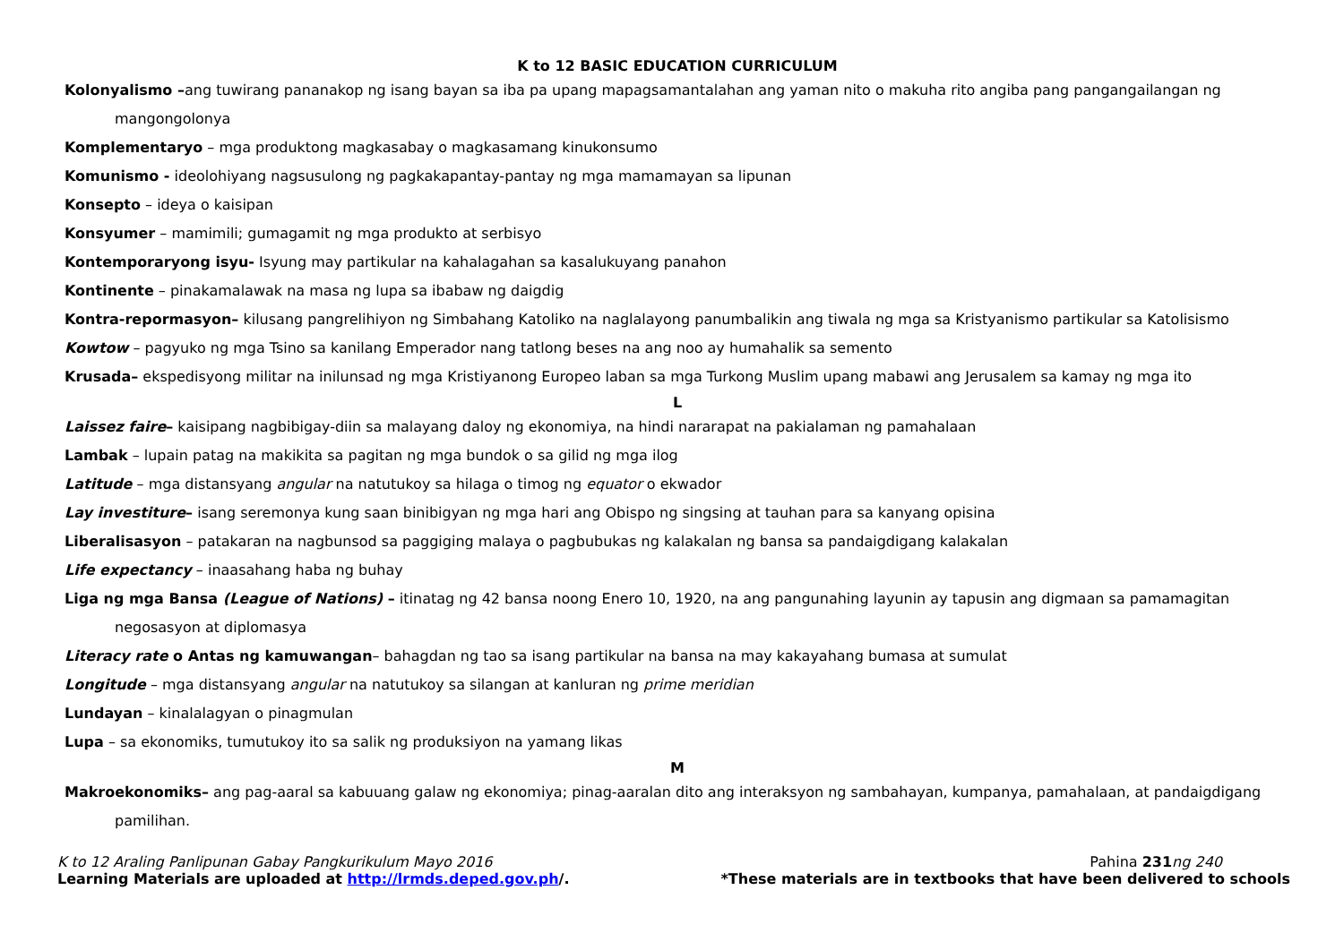K to 12 BASIC EDUCATION CURRICULUM
Kolonyalismo –ang tuwirang pananakop ng isang bayan sa iba pa upang mapagsamantalahan ang yaman nito o makuha rito angiba pang pangangailangan ng
mangongolonya
Komplementaryo – mga produktong magkasabay o magkasamang kinukonsumo
Komunismo - ideolohiyang nagsusulong ng pagkakapantay-pantay ng mga mamamayan sa lipunan
Konsepto – ideya o kaisipan
Konsyumer – mamimili; gumagamit ng mga produkto at serbisyo
Kontemporaryong isyu- Isyung may partikular na kahalagahan sa kasalukuyang panahon
Kontinente – pinakamalawak na masa ng lupa sa ibabaw ng daigdig
Kontra-repormasyon– kilusang pangrelihiyon ng Simbahang Katoliko na naglalayong panumbalikin ang tiwala ng mga sa Kristyanismo partikular sa Katolisismo
Kowtow – pagyuko ng mga Tsino sa kanilang Emperador nang tatlong beses na ang noo ay humahalik sa semento
Krusada– ekspedisyong militar na inilunsad ng mga Kristiyanong Europeo laban sa mga Turkong Muslim upang mabawi ang Jerusalem sa kamay ng mga ito
L
Laissez faire– kaisipang nagbibigay-diin sa malayang daloy ng ekonomiya, na hindi nararapat na pakialaman ng pamahalaan
Lambak – lupain patag na makikita sa pagitan ng mga bundok o sa gilid ng mga ilog
Latitude – mga distansyang angular na natutukoy sa hilaga o timog ng equator o ekwador
Lay investiture– isang seremonya kung saan binibigyan ng mga hari ang Obispo ng singsing at tauhan para sa kanyang opisina
Liberalisasyon – patakaran na nagbunsod sa paggiging malaya o pagbubukas ng kalakalan ng bansa sa pandaigdigang kalakalan
Life expectancy – inaasahang haba ng buhay
Liga ng mga Bansa (League of Nations) – itinatag ng 42 bansa noong Enero 10, 1920, na ang pangunahing layunin ay tapusin ang digmaan sa pamamagitan
negosasyon at diplomasya
Literacy rate o Antas ng kamuwangan– bahagdan ng tao sa isang partikular na bansa na may kakayahang bumasa at sumulat
Longitude – mga distansyang angular na natutukoy sa silangan at kanluran ng prime meridian
Lundayan – kinalalagyan o pinagmulan
Lupa – sa ekonomiks, tumutukoy ito sa salik ng produksiyon na yamang likas
M
Makroekonomiks– ang pag-aaral sa kabuuang galaw ng ekonomiya; pinag-aaralan dito ang interaksyon ng sambahayan, kumpanya, pamahalaan, at pandaigdigang
pamilihan.
K to 12 Araling Panlipunan Gabay Pangkurikulum Mayo 2016 Pahina 231 ng 240
Learning Materials are uploaded at http://lrmds.deped.gov.ph/. *These materials are in textbooks that have been delivered to schools